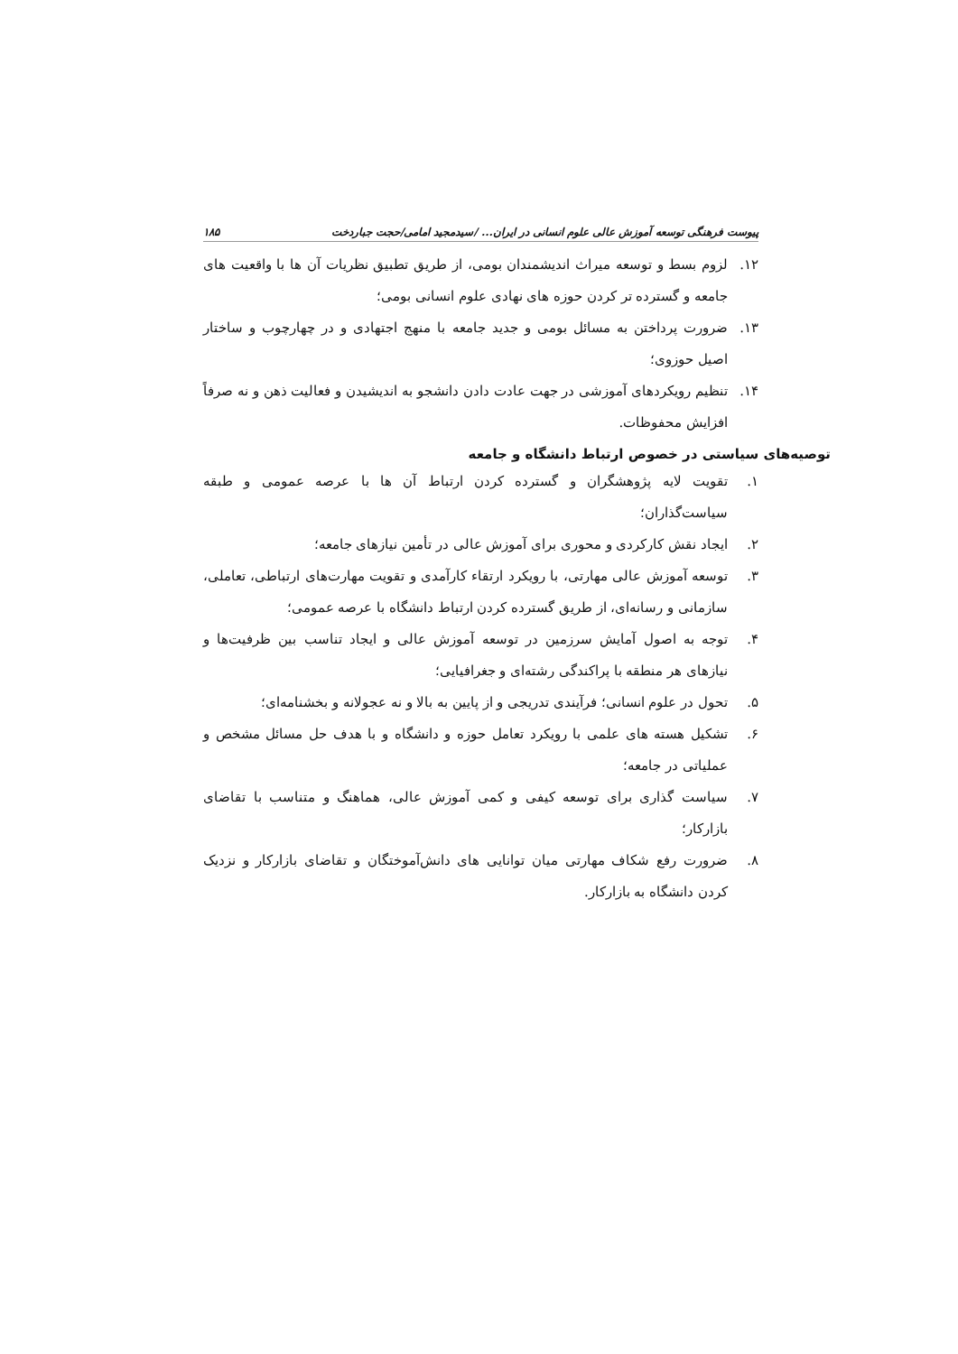پیوست فرهنگی توسعه آموزش عالی علوم انسانی در ایران... /سیدمجید امامی/حجت جباردخت ۱۸۵
۱۲. لزوم بسط و توسعه میراث اندیشمندان بومی، از طریق تطبیق نظریات آن ها با واقعیت های جامعه و گسترده تر کردن حوزه های نهادی علوم انسانی بومی؛
۱۳. ضرورت پرداختن به مسائل بومی و جدید جامعه با منهج اجتهادی و در چهارچوب و ساختار اصیل حوزوی؛
۱۴. تنظیم رویکردهای آموزشی در جهت عادت دادن دانشجو به اندیشیدن و فعالیت ذهن و نه صرفاً افزایش محفوظات.
توصیه‌های سیاستی در خصوص ارتباط دانشگاه و جامعه
۱. تقویت لایه پژوهشگران و گسترده کردن ارتباط آن ها با عرصه عمومی و طبقه سیاست‌گذاران؛
۲. ایجاد نقش کارکردی و محوری برای آموزش عالی در تأمین نیازهای جامعه؛
۳. توسعه آموزش عالی مهارتی، با رویکرد ارتقاء کارآمدی و تقویت مهارت‌های ارتباطی، تعاملی، سازمانی و رسانه‌ای، از طریق گسترده کردن ارتباط دانشگاه با عرصه عمومی؛
۴. توجه به اصول آمایش سرزمین در توسعه آموزش عالی و ایجاد تناسب بین ظرفیت‌ها و نیازهای هر منطقه با پراکندگی رشته‌ای و جغرافیایی؛
۵. تحول در علوم انسانی؛ فرآیندی تدریجی و از پایین به بالا و نه عجولانه و بخشنامه‌ای؛
۶. تشکیل هسته های علمی با رویکرد تعامل حوزه و دانشگاه و با هدف حل مسائل مشخص و عملیاتی در جامعه؛
۷. سیاست گذاری برای توسعه کیفی و کمی آموزش عالی، هماهنگ و متناسب با تقاضای بازارکار؛
۸. ضرورت رفع شکاف مهارتی میان توانایی های دانش‌آموختگان و تقاضای بازارکار و نزدیک کردن دانشگاه به بازارکار.